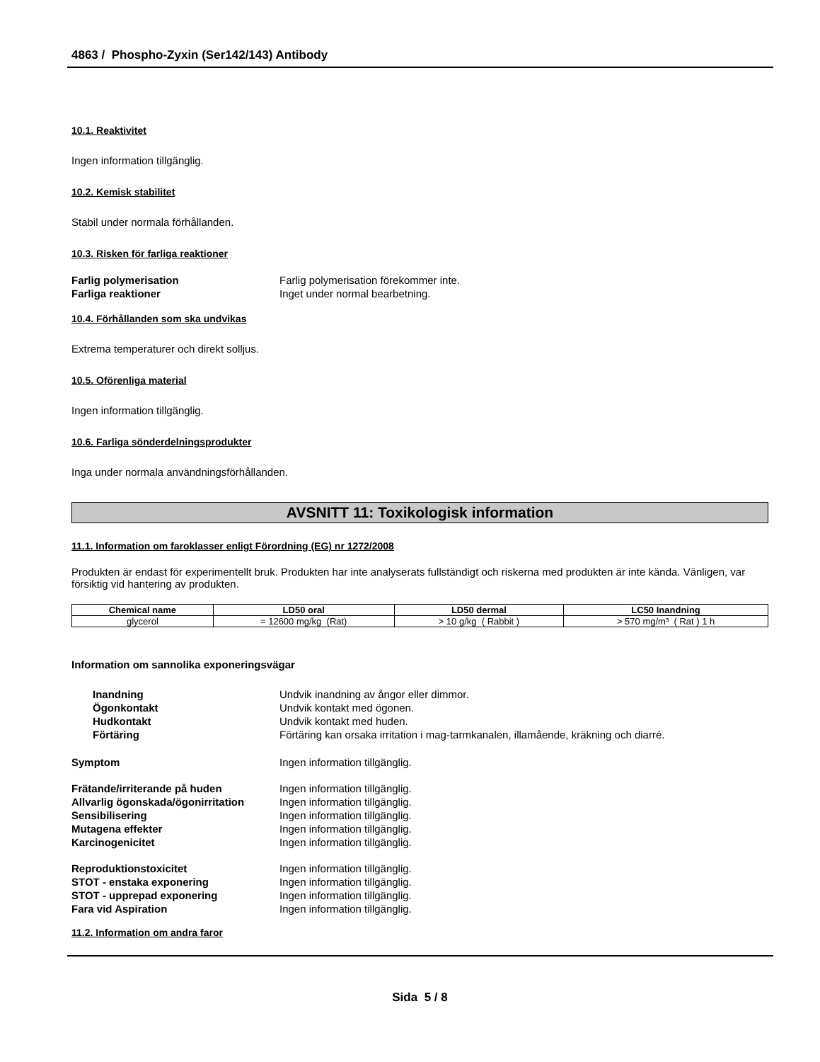4863 / Phospho-Zyxin (Ser142/143) Antibody
10.1. Reaktivitet
Ingen information tillgänglig.
10.2. Kemisk stabilitet
Stabil under normala förhållanden.
10.3. Risken för farliga reaktioner
Farlig polymerisation Farlig polymerisation förekommer inte. Farliga reaktioner Inget under normal bearbetning.
10.4. Förhållanden som ska undvikas
Extrema temperaturer och direkt solljus.
10.5. Oförenliga material
Ingen information tillgänglig.
10.6. Farliga sönderdelningsprodukter
Inga under normala användningsförhållanden.
AVSNITT 11: Toxikologisk information
11.1. Information om faroklasser enligt Förordning (EG) nr 1272/2008
Produkten är endast för experimentellt bruk. Produkten har inte analyserats fullständigt och riskerna med produkten är inte kända. Vänligen, var försiktig vid hantering av produkten.
| Chemical name | LD50 oral | LD50 dermal | LC50 Inandning |
| --- | --- | --- | --- |
| glycerol | = 12600 mg/kg (Rat) | > 10 g/kg ( Rabbit ) | > 570 mg/m³ ( Rat ) 1 h |
Information om sannolika exponeringsvägar
Inandning Undvik inandning av ångor eller dimmor. Ögonkontakt Undvik kontakt med ögonen. Hudkontakt Undvik kontakt med huden. Förtäring Förtäring kan orsaka irritation i mag-tarmkanalen, illamående, kräkning och diarré.
Symptom Ingen information tillgänglig.
Frätande/irriterande på huden Ingen information tillgänglig. Allvarlig ögonskada/ögonirritation Ingen information tillgänglig. Sensibilisering Ingen information tillgänglig. Mutagena effekter Ingen information tillgänglig. Karcinogenicitet Ingen information tillgänglig.
Reproduktionstoxicitet Ingen information tillgänglig. STOT - enstaka exponering Ingen information tillgänglig. STOT - upprepad exponering Ingen information tillgänglig. Fara vid Aspiration Ingen information tillgänglig.
11.2. Information om andra faror
Sida 5 / 8